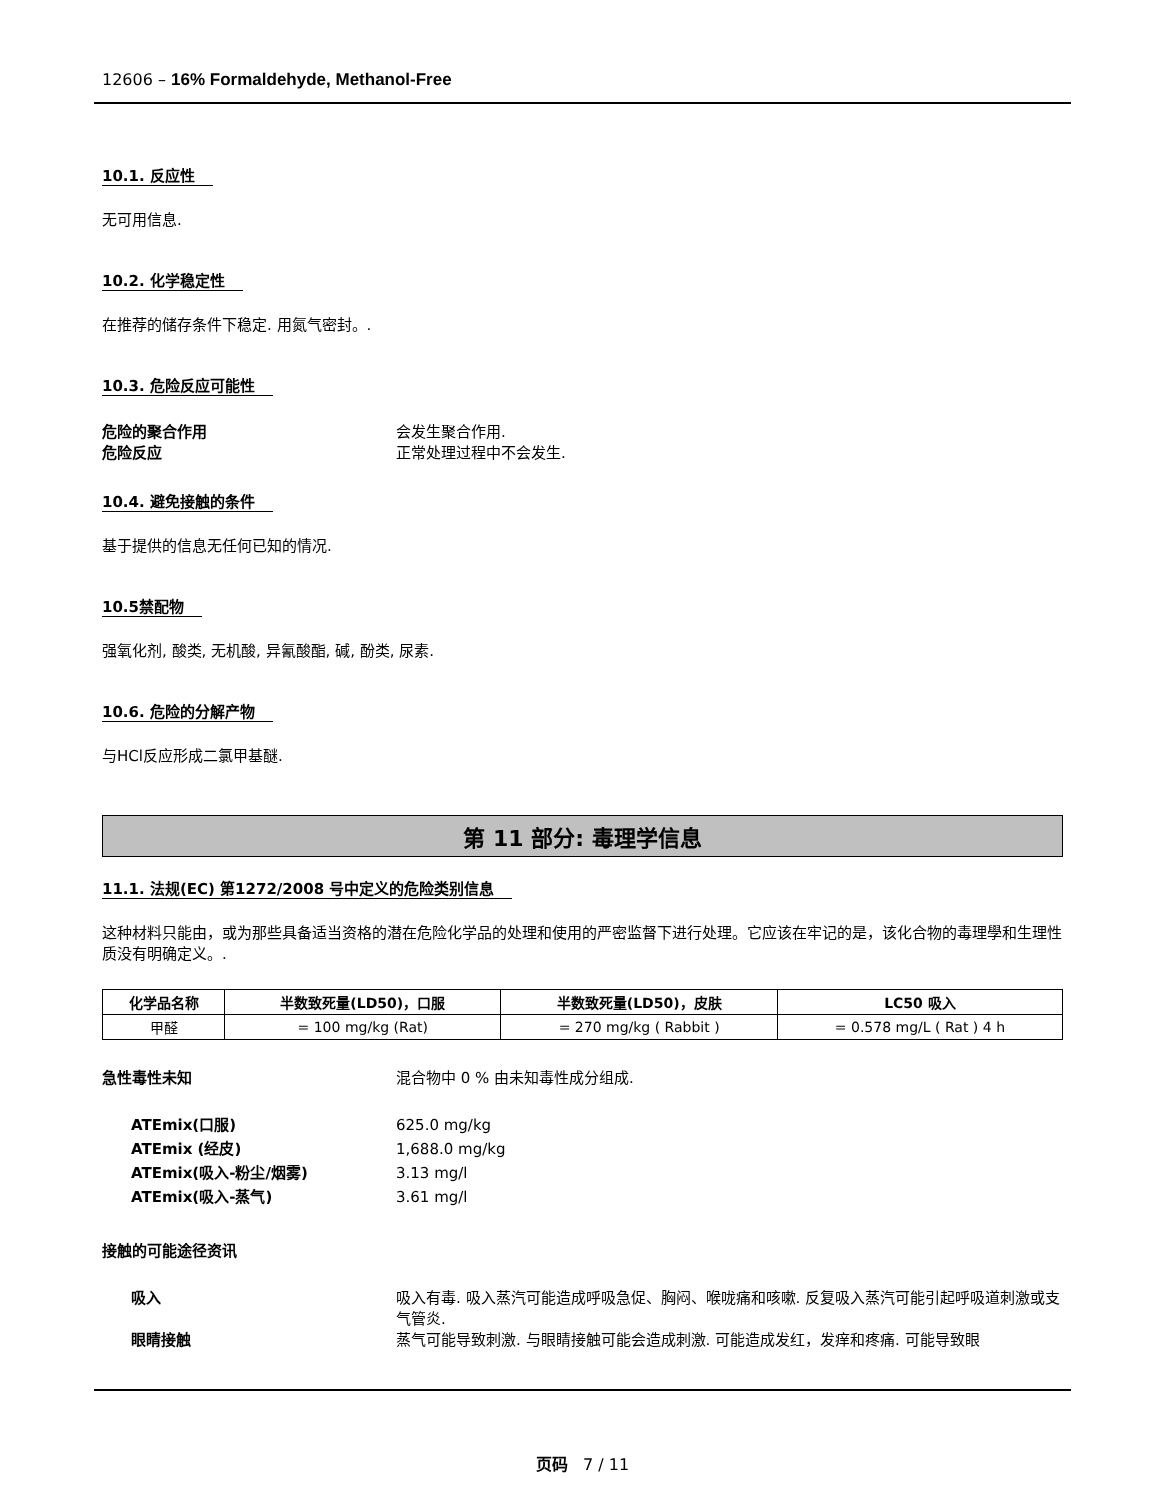12606 – 16% Formaldehyde, Methanol-Free
10.1. 反应性
无可用信息.
10.2. 化学稳定性
在推荐的储存条件下稳定. 用氮气密封。.
10.3. 危险反应可能性
危险的聚合作用 会发生聚合作用.
危险反应 正常处理过程中不会发生.
10.4. 避免接触的条件
基于提供的信息无任何已知的情况.
10.5禁配物
强氧化剂, 酸类, 无机酸, 异氰酸酯, 碱, 酚类, 尿素.
10.6. 危险的分解产物
与HCl反应形成二氯甲基醚.
第 11 部分: 毒理学信息
11.1. 法规(EC) 第1272/2008 号中定义的危险类别信息
这种材料只能由，或为那些具备适当资格的潜在危险化学品的处理和使用的严密监督下进行处理。它应该在牢记的是，该化合物的毒理學和生理性质没有明确定义。.
| 化学品名称 | 半数致死量(LD50)，口服 | 半数致死量(LD50)，皮肤 | LC50 吸入 |
| --- | --- | --- | --- |
| 甲醛 | = 100 mg/kg (Rat) | = 270 mg/kg ( Rabbit ) | = 0.578 mg/L ( Rat ) 4 h |
急性毒性未知 混合物中 0 % 由未知毒性成分组成.
ATEmix(口服) 625.0 mg/kg
ATEmix (经皮) 1,688.0 mg/kg
ATEmix(吸入-粉尘/烟雾) 3.13 mg/l
ATEmix(吸入-蒸气) 3.61 mg/l
接触的可能途径资讯
吸入 吸入有毒. 吸入蒸汽可能造成呼吸急促、胸闷、喉咙痛和咳嗽. 反复吸入蒸汽可能引起呼吸道刺激或支气管炎.
眼睛接触 蒸气可能导致刺激. 与眼睛接触可能会造成刺激. 可能造成发红，发痒和疼痛. 可能导致眼
页码 7 / 11